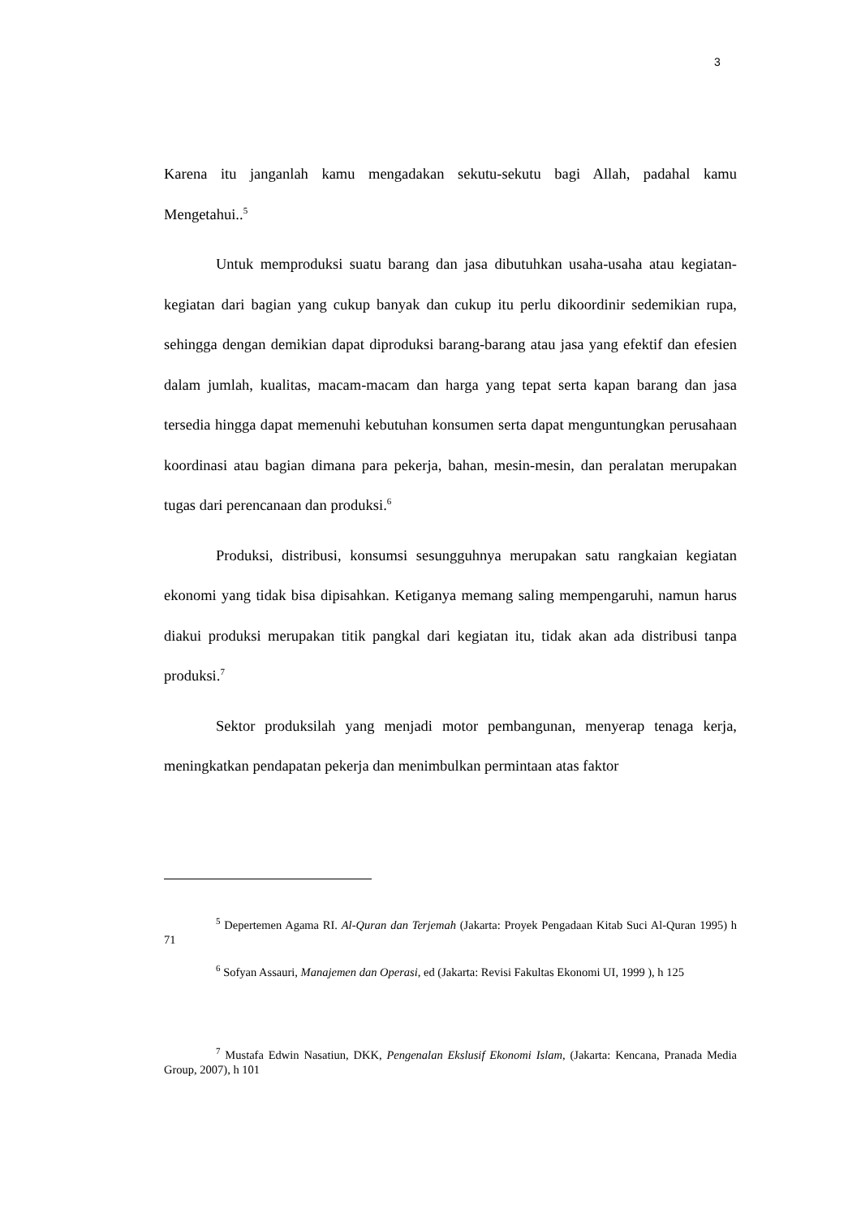3
Karena itu janganlah kamu mengadakan sekutu-sekutu bagi Allah, padahal kamu Mengetahui..<sup>5</sup>
Untuk memproduksi suatu barang dan jasa dibutuhkan usaha-usaha atau kegiatan-kegiatan dari bagian yang cukup banyak dan cukup itu perlu dikoordinir sedemikian rupa, sehingga dengan demikian dapat diproduksi barang-barang atau jasa yang efektif dan efesien dalam jumlah, kualitas, macam-macam dan harga yang tepat serta kapan barang dan jasa tersedia hingga dapat memenuhi kebutuhan konsumen serta dapat menguntungkan perusahaan koordinasi atau bagian dimana para pekerja, bahan, mesin-mesin, dan peralatan merupakan tugas dari perencanaan dan produksi.<sup>6</sup>
Produksi, distribusi, konsumsi sesungguhnya merupakan satu rangkaian kegiatan ekonomi yang tidak bisa dipisahkan. Ketiganya memang saling mempengaruhi, namun harus diakui produksi merupakan titik pangkal dari kegiatan itu, tidak akan ada distribusi tanpa produksi.<sup>7</sup>
Sektor produksilah yang menjadi motor pembangunan, menyerap tenaga kerja, meningkatkan pendapatan pekerja dan menimbulkan permintaan atas faktor
<sup>5</sup> Depertemen Agama RI. Al-Quran dan Terjemah (Jakarta: Proyek Pengadaan Kitab Suci Al-Quran 1995) h 71
<sup>6</sup> Sofyan Assauri, Manajemen dan Operasi, ed (Jakarta: Revisi Fakultas Ekonomi UI, 1999 ), h 125
<sup>7</sup> Mustafa Edwin Nasatiun, DKK, Pengenalan Ekslusif Ekonomi Islam, (Jakarta: Kencana, Pranada Media Group, 2007), h 101